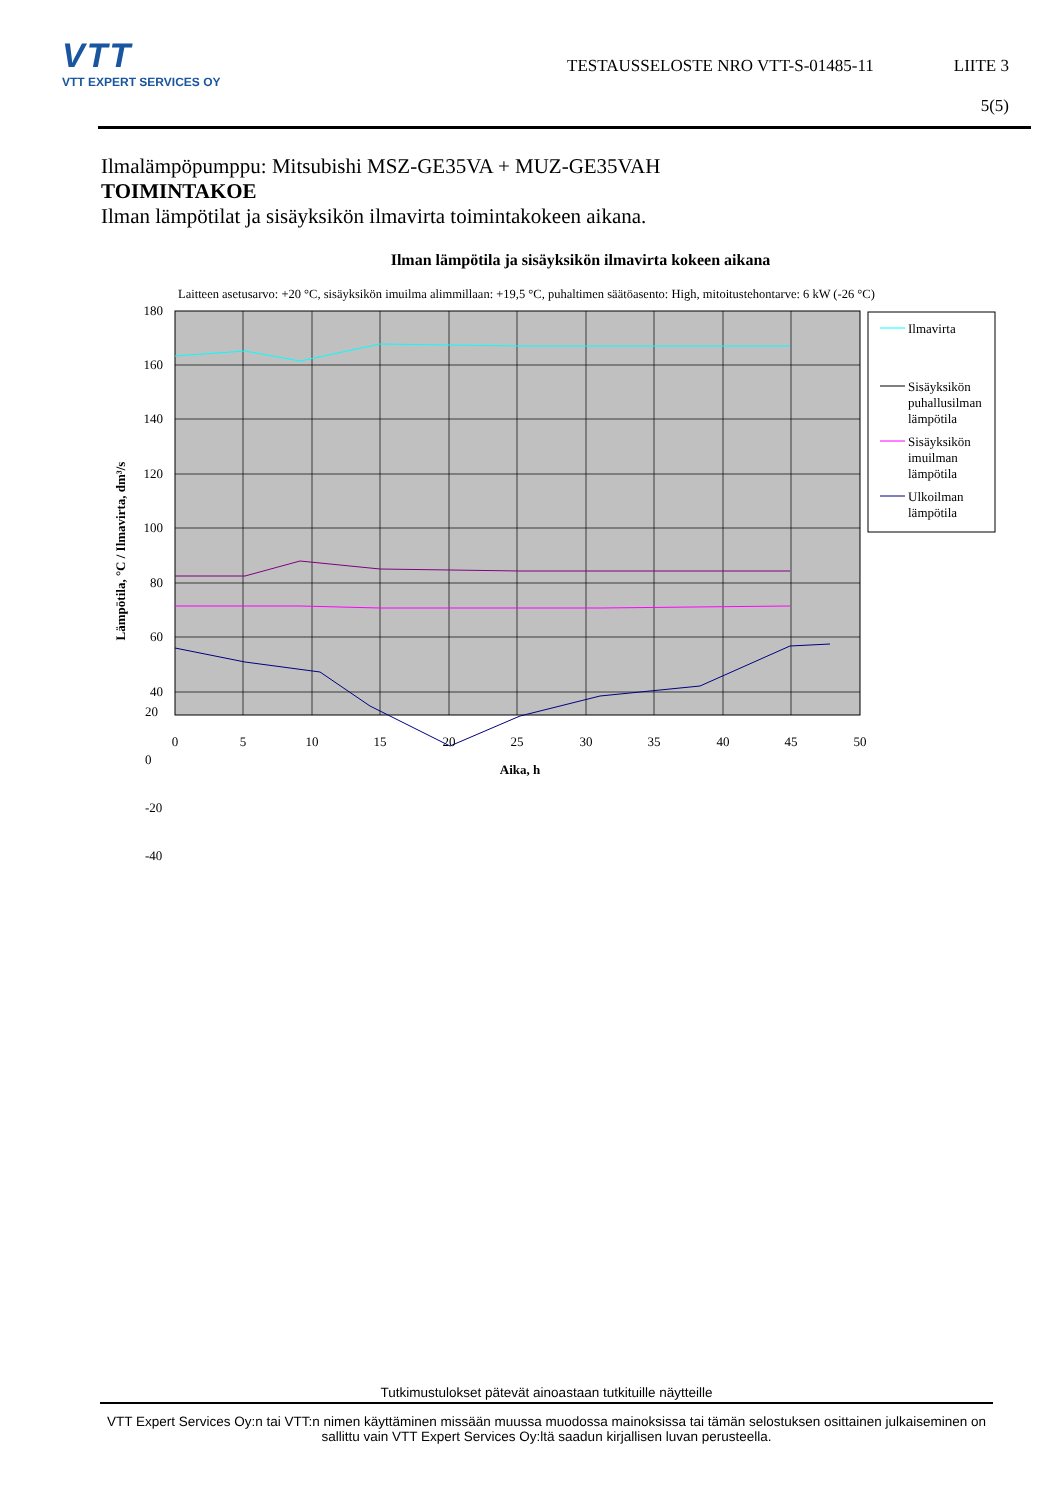VTT
VTT EXPERT SERVICES OY
TESTAUSSELOSTE NRO VTT-S-01485-11
LIITE 3
5(5)
Ilmalämpöpumppu: Mitsubishi MSZ-GE35VA + MUZ-GE35VAH
TOIMINTAKOE
Ilman lämpötilat ja sisäyksikön ilmavirta toimintakokeen aikana.
Ilman lämpötila ja sisäyksikön ilmavirta kokeen aikana
Laitteen asetusarvo: +20 °C, sisäyksikön imuilma alimmillaan: +19,5 °C, puhaltimen säätöasento: High, mitoitustehontarve: 6 kW (-26 °C)
180
160
140
120
100
80
60
40
0
5
10
15
20
25
30
35
40
45
50
Aika, h
Lämpötila, °C / Ilmavirta, dm³/s
Ilmavirta
Sisäyksikön
puhallusilman
lämpötila
Sisäyksikön
imuilman
lämpötila
Ulkoilman
lämpötila
20
0
-20
-40
Tutkimustulokset pätevät ainoastaan tutkituille näytteille
VTT Expert Services Oy:n tai VTT:n nimen käyttäminen missään muussa muodossa mainoksissa tai tämän selostuksen osittainen julkaiseminen on sallittu vain VTT Expert Services Oy:ltä saadun kirjallisen luvan perusteella.